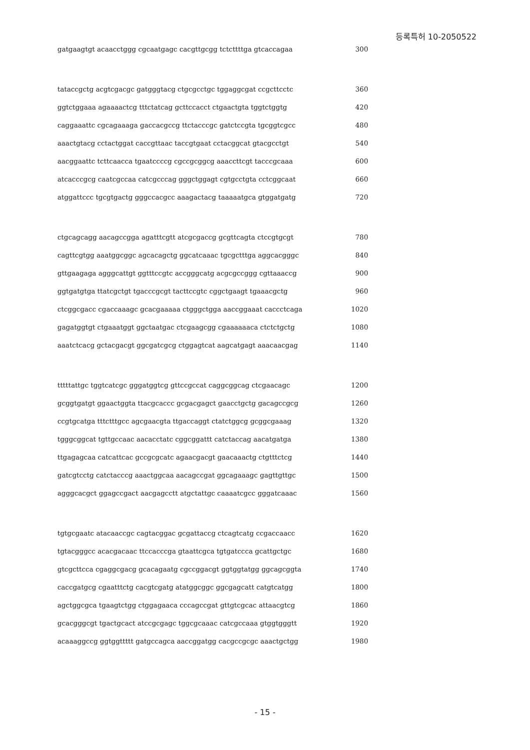등록특허 10-2050522
gatgaagtgt acaacctggg cgcaatgagc cacgttgcgg tctcttttga gtcaccagaa 300
tataccgctg acgtcgacgc gatgggtacg ctgcgcctgc tggaggcgat ccgcttcctc 360
ggtctggaaa agaaaactcg tttctatcag gcttccacct ctgaactgta tggtctggtg 420
caggaaattc cgcagaaaga gaccacgccg ttctacccgc gatctccgta tgcggtcgcc 480
aaactgtacg cctactggat caccgttaac taccgtgaat cctacggcat gtacgcctgt 540
aacggaattc tcttcaacca tgaatccccg cgccgcggcg aaaccttcgt tacccgcaaa 600
atcacccgcg caatcgccaa catcgcccag gggctggagt cgtgcctgta cctcggcaat 660
atggattccc tgcgtgactg gggccacgcc aaagactacg taaaaatgca gtggatgatg 720
ctgcagcagg aacagccgga agatttcgtt atcgcgaccg gcgttcagta ctccgtgcgt 780
cagttcgtgg aaatggcggc agcacagctg ggcatcaaac tgcgctttga aggcacgggc 840
gttgaagaga agggcattgt ggtttccgtc accgggcatg acgcgccggg cgttaaaccg 900
ggtgatgtga ttatcgctgt tgacccgcgt tacttccgtc cggctgaagt tgaaacgctg 960
ctcggcgacc cgaccaaagc gcacgaaaaa ctgggctgga aaccggaaat caccctcaga 1020
gagatggtgt ctgaaatggt ggctaatgac ctcgaagcgg cgaaaaaaca ctctctgctg 1080
aaatctcacg gctacgacgt ggcgatcgcg ctggagtcat aagcatgagt aaacaacgag 1140
tttttattgc tggtcatcgc gggatggtcg gttccgccat caggcggcag ctcgaacagc 1200
gcggtgatgt ggaactggta ttacgcaccc gcgacgagct gaacctgctg gacagccgcg 1260
ccgtgcatga tttctttgcc agcgaacgta ttgaccaggt ctatctggcg gcggcgaaag 1320
tgggcggcat tgttgccaac aacacctatc cggcggattt catctaccag aacatgatga 1380
ttgagagcaa catcattcac gccgcgcatc agaacgacgt gaacaaactg ctgtttctcg 1440
gatcgtcctg catctacccg aaactggcaa aacagccgat ggcagaaagc gagttgttgc 1500
agggcacgct ggagccgact aacgagcctt atgctattgc caaaatcgcc gggatcaaac 1560
tgtgcgaatc atacaaccgc cagtacggac gcgattaccg ctcagtcatg ccgaccaacc 1620
tgtacgggcc acacgacaac ttccacccga gtaattcgca tgtgatccca gcattgctgc 1680
gtcgcttcca cgaggcgacg gcacagaatg cgccggacgt ggtggtatgg ggcagcggta 1740
caccgatgcg cgaatttctg cacgtcgatg atatggcggc ggcgagcatt catgtcatgg 1800
agctggcgca tgaagtctgg ctggagaaca cccagccgat gttgtcgcac attaacgtcg 1860
gcacgggcgt tgactgcact atccgcgagc tggcgcaaac catcgccaaa gtggtgggtt 1920
acaaaggccg ggtggttttt gatgccagca aaccggatgg cacgccgcgc aaactgctgg 1980
- 15 -